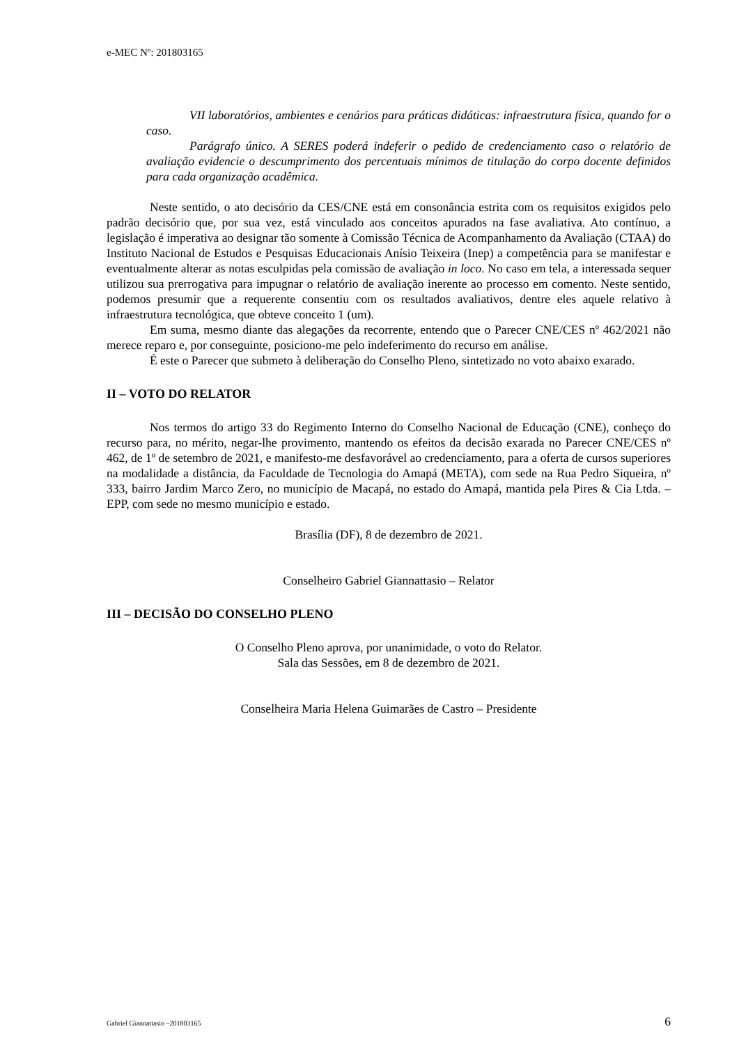e-MEC Nº: 201803165
VII laboratórios, ambientes e cenários para práticas didáticas: infraestrutura física, quando for o caso.
Parágrafo único. A SERES poderá indeferir o pedido de credenciamento caso o relatório de avaliação evidencie o descumprimento dos percentuais mínimos de titulação do corpo docente definidos para cada organização acadêmica.
Neste sentido, o ato decisório da CES/CNE está em consonância estrita com os requisitos exigidos pelo padrão decisório que, por sua vez, está vinculado aos conceitos apurados na fase avaliativa. Ato contínuo, a legislação é imperativa ao designar tão somente à Comissão Técnica de Acompanhamento da Avaliação (CTAA) do Instituto Nacional de Estudos e Pesquisas Educacionais Anísio Teixeira (Inep) a competência para se manifestar e eventualmente alterar as notas esculpidas pela comissão de avaliação in loco. No caso em tela, a interessada sequer utilizou sua prerrogativa para impugnar o relatório de avaliação inerente ao processo em comento. Neste sentido, podemos presumir que a requerente consentiu com os resultados avaliativos, dentre eles aquele relativo à infraestrutura tecnológica, que obteve conceito 1 (um).
Em suma, mesmo diante das alegações da recorrente, entendo que o Parecer CNE/CES nº 462/2021 não merece reparo e, por conseguinte, posiciono-me pelo indeferimento do recurso em análise.
É este o Parecer que submeto à deliberação do Conselho Pleno, sintetizado no voto abaixo exarado.
II – VOTO DO RELATOR
Nos termos do artigo 33 do Regimento Interno do Conselho Nacional de Educação (CNE), conheço do recurso para, no mérito, negar-lhe provimento, mantendo os efeitos da decisão exarada no Parecer CNE/CES nº 462, de 1º de setembro de 2021, e manifesto-me desfavorável ao credenciamento, para a oferta de cursos superiores na modalidade a distância, da Faculdade de Tecnologia do Amapá (META), com sede na Rua Pedro Siqueira, nº 333, bairro Jardim Marco Zero, no município de Macapá, no estado do Amapá, mantida pela Pires & Cia Ltda. – EPP, com sede no mesmo município e estado.
Brasília (DF), 8 de dezembro de 2021.
Conselheiro Gabriel Giannattasio – Relator
III – DECISÃO DO CONSELHO PLENO
O Conselho Pleno aprova, por unanimidade, o voto do Relator.
Sala das Sessões, em 8 de dezembro de 2021.
Conselheira Maria Helena Guimarães de Castro – Presidente
Gabriel Giannattasio –201803165 6